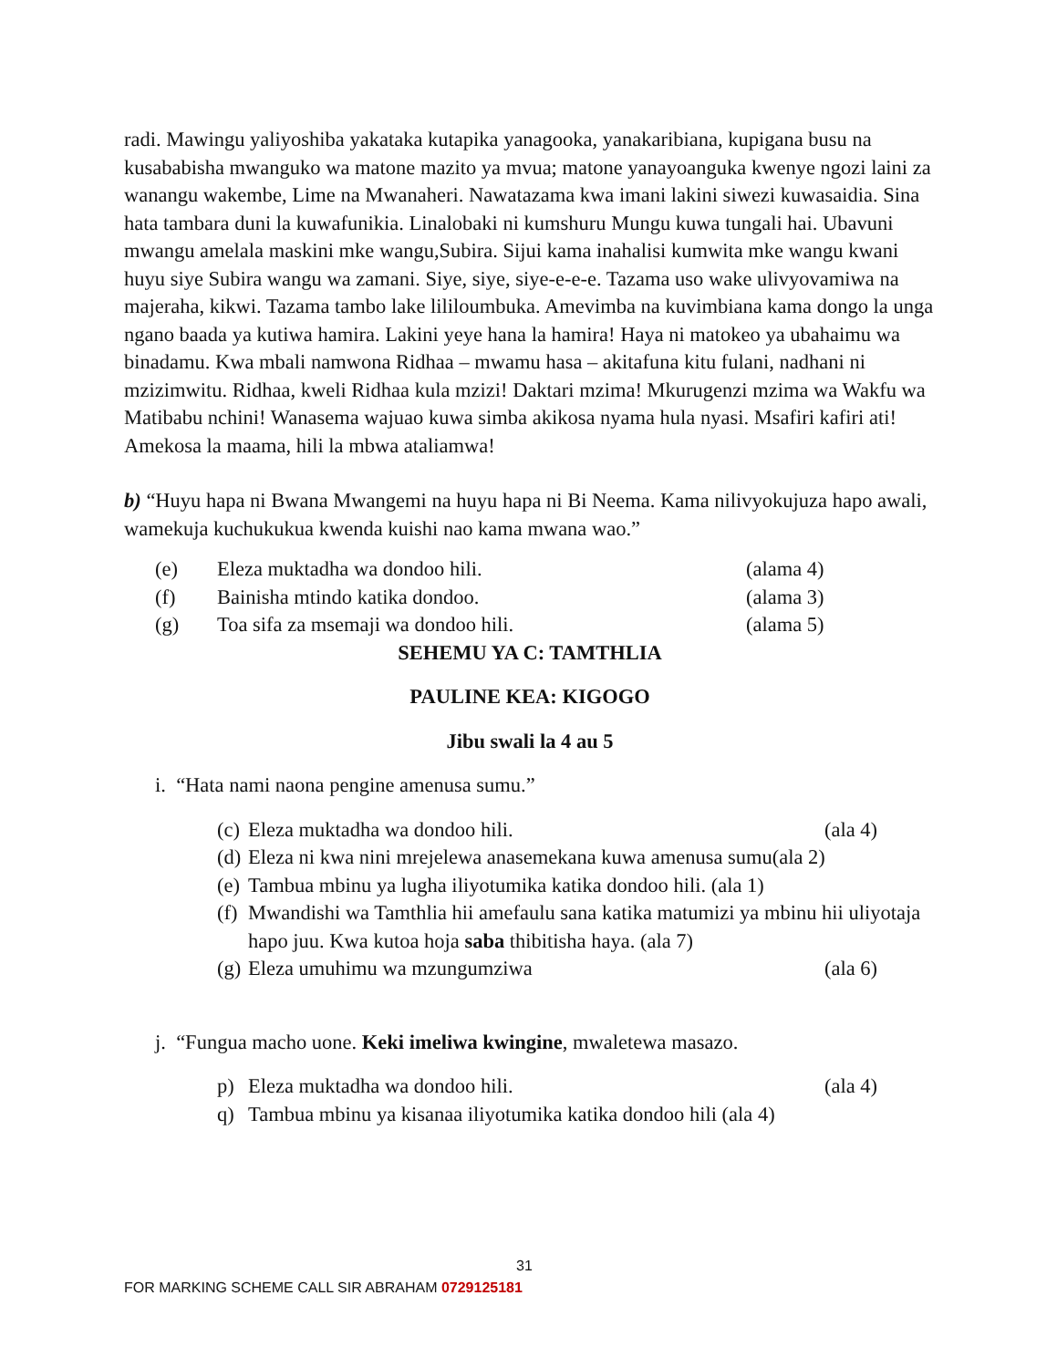radi. Mawingu yaliyoshiba yakataka kutapika yanagooka, yanakaribiana, kupigana busu na kusababisha mwanguko wa matone mazito ya mvua; matone yanayoanguka kwenye ngozi laini za wanangu wakembe, Lime na Mwanaheri. Nawatazama kwa imani lakini siwezi kuwasaidia. Sina hata tambara duni la kuwafunikia. Linalobaki ni kumshuru Mungu kuwa tungali hai. Ubavuni mwangu amelala maskini mke wangu,Subira. Sijui kama inahalisi kumwita mke wangu kwani huyu siye Subira wangu wa zamani. Siye, siye, siye-e-e-e. Tazama uso wake ulivyovamiwa na majeraha, kikwi. Tazama tambo lake lililoumbuka. Amevimba na kuvimbiana kama dongo la unga ngano baada ya kutiwa hamira. Lakini yeye hana la hamira! Haya ni matokeo ya ubahaimu wa binadamu. Kwa mbali namwona Ridhaa – mwamu hasa – akitafuna kitu fulani, nadhani ni mzizimwitu. Ridhaa, kweli Ridhaa kula mzizi! Daktari mzima! Mkurugenzi mzima wa Wakfu wa Matibabu nchini! Wanasema wajuao kuwa simba akikosa nyama hula nyasi. Msafiri kafiri ati! Amekosa la maama, hili la mbwa ataliamwa!
b) “Huyu hapa ni Bwana Mwangemi na huyu hapa ni Bi Neema. Kama nilivyokujuza hapo awali, wamekuja kuchukukua kwenda kuishi nao kama mwana wao.”
(e) Eleza muktadha wa dondoo hili. (alama 4)
(f) Bainisha mtindo katika dondoo. (alama 3)
(g) Toa sifa za msemaji wa dondoo hili. (alama 5)
SEHEMU YA C: TAMTHLIA
PAULINE KEA: KIGOGO
Jibu swali la 4 au 5
i. “Hata nami naona pengine amenusa sumu.”
(c) Eleza muktadha wa dondoo hili. (ala 4)
(d) Eleza ni kwa nini mrejelewa anasemekana kuwa amenusa sumu(ala 2)
(e) Tambua mbinu ya lugha iliyotumika katika dondoo hili. (ala 1)
(f) Mwandishi wa Tamthlia hii amefaulu sana katika matumizi ya mbinu hii uliyotaja hapo juu. Kwa kutoa hoja saba thibitisha haya. (ala 7)
(g) Eleza umuhimu wa mzungumziwa (ala 6)
j. “Fungua macho uone. Keki imeliwa kwingine, mwaletewa masazo.
p) Eleza muktadha wa dondoo hili. (ala 4)
q) Tambua mbinu ya kisanaa iliyotumika katika dondoo hili (ala 4)
31
FOR MARKING SCHEME CALL SIR ABRAHAM 0729125181